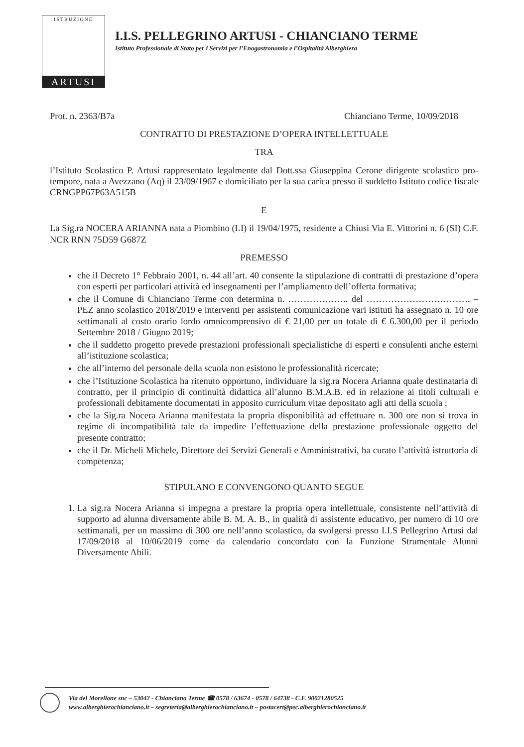ISTRUZIONE
ARTUSI
I.I.S. PELLEGRINO ARTUSI - CHIANCIANO TERME
Istituto Professionale di Stato per i Servizi per l’Enogastronomia e l’Ospitalità Alberghiera
Prot. n. 2363/B7a Chianciano Terme, 10/09/2018
CONTRATTO DI PRESTAZIONE D’OPERA INTELLETTUALE
TRA
l’Istituto Scolastico P. Artusi rappresentato legalmente dal Dott.ssa Giuseppina Cerone dirigente scolastico pro-tempore, nata a Avezzano (Aq) il 23/09/1967 e domiciliato per la sua carica presso il suddetto Istituto codice fiscale CRNGPP67P63A515B
E
La Sig.ra NOCERA ARIANNA nata a Piombino (LI) il 19/04/1975, residente a Chiusi Via E. Vittorini n. 6 (SI) C.F. NCR RNN 75D59 G687Z
PREMESSO
che il Decreto 1° Febbraio 2001, n. 44 all’art. 40 consente la stipulazione di contratti di prestazione d’opera con esperti per particolari attività ed insegnamenti per l’ampliamento dell’offerta formativa;
che il Comune di Chianciano Terme con determina n. ……………….. del ……………………………. – PEZ anno scolastico 2018/2019 e interventi per assistenti comunicazione vari istituti ha assegnato n. 10 ore settimanali al costo orario lordo omnicomprensivo di € 21,00 per un totale di € 6.300,00 per il periodo Settembre 2018 / Giugno 2019;
che il suddetto progetto prevede prestazioni professionali specialistiche di esperti e consulenti anche esterni all’istituzione scolastica;
che all’interno del personale della scuola non esistono le professionalità ricercate;
che l’Istituzione Scolastica ha ritenuto opportuno, individuare la sig.ra Nocera Arianna quale destinataria di contratto, per il principio di continuità didattica all’alunno B.M.A.B. ed in relazione ai titoli culturali e professionali debitamente documentati in apposito curriculum vitae depositato agli atti della scuola ;
che la Sig.ra Nocera Arianna manifestata la propria disponibilità ad effettuare n. 300 ore non si trova in regime di incompatibilità tale da impedire l’effettuazione della prestazione professionale oggetto del presente contratto;
che il Dr. Micheli Michele, Direttore dei Servizi Generali e Amministrativi, ha curato l’attività istruttoria di competenza;
STIPULANO E CONVENGONO QUANTO SEGUE
1. La sig.ra Nocera Arianna si impegna a prestare la propria opera intellettuale, consistente nell’attività di supporto ad alunna diversamente abile B. M. A. B., in qualità di assistente educativo, per numero di 10 ore settimanali, per un massimo di 300 ore nell’anno scolastico, da svolgersi presso I.I.S Pellegrino Artusi dal 17/09/2018 al 10/06/2019 come da calendario concordato con la Funzione Strumentale Alunni Diversamente Abili.
Via del Morellone snc – 53042 - Chianciano Terme ☎ 0578 / 63674 - 0578 / 64738 - C.F. 90021280525
www.alberghierochianciano.it – segreteria@alberghierochianciano.it – postacert@pec.alberghierochianciano.it